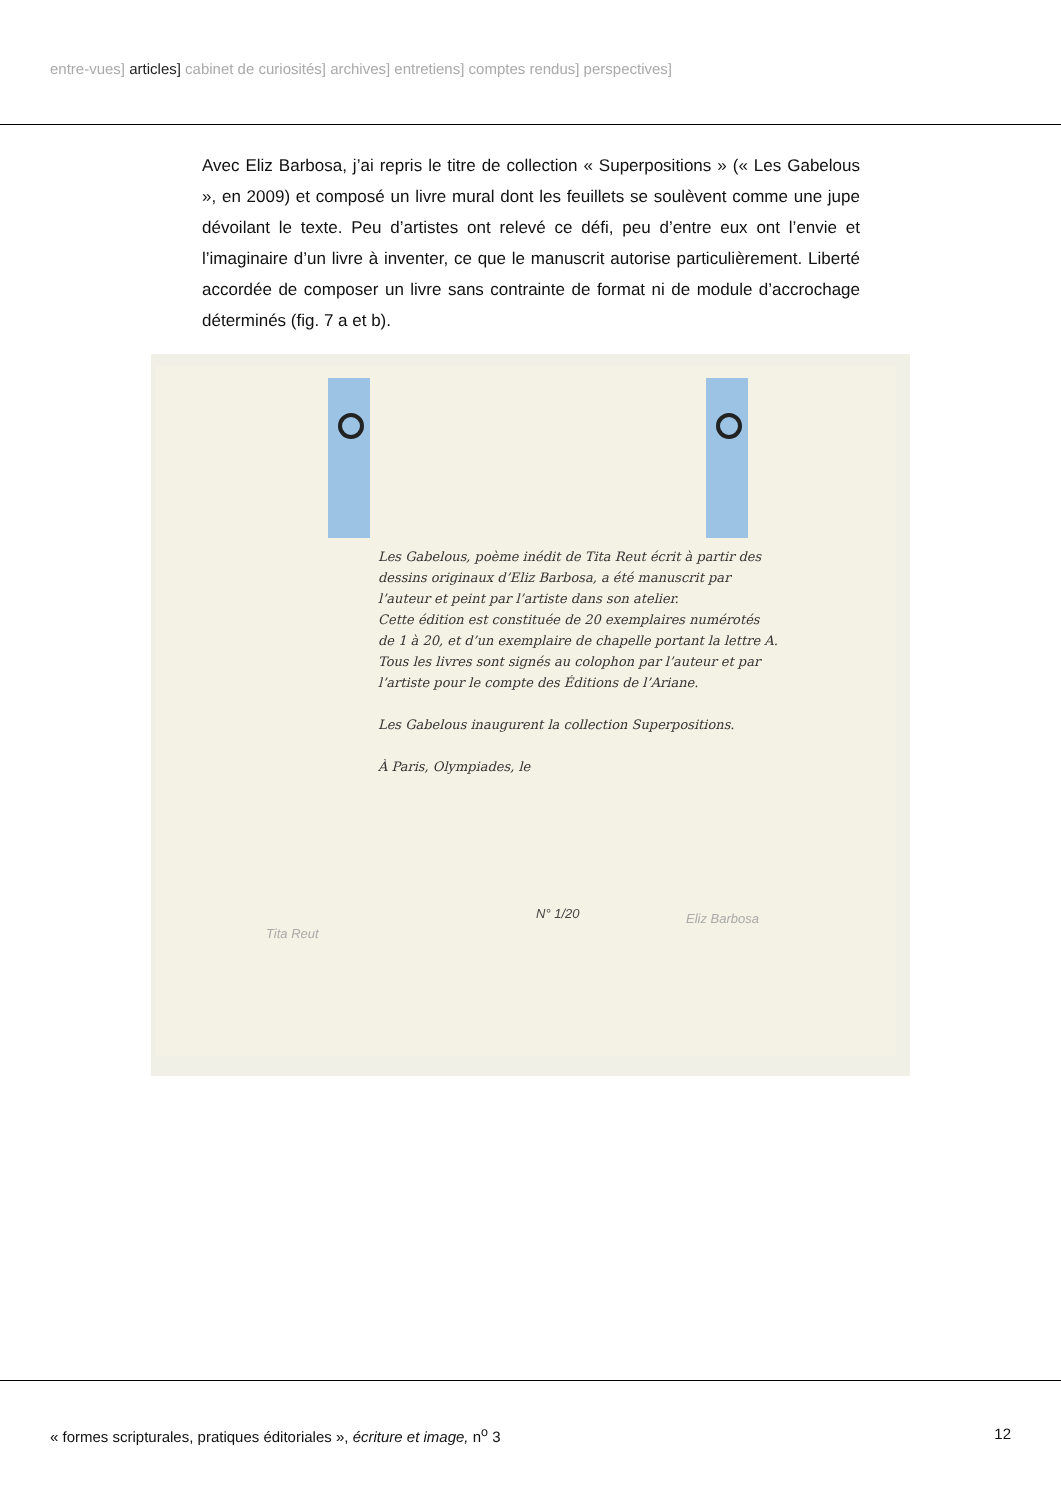entre-vues] articles] cabinet de curiosités] archives] entretiens] comptes rendus] perspectives]
Avec Eliz Barbosa, j’ai repris le titre de collection « Superpositions » (« Les Gabelous », en 2009) et composé un livre mural dont les feuillets se soulèvent comme une jupe dévoilant le texte. Peu d’artistes ont relevé ce défi, peu d’entre eux ont l’envie et l’imaginaire d’un livre à inventer, ce que le manuscrit autorise particulièrement. Liberté accordée de composer un livre sans contrainte de format ni de module d’accrochage déterminés (fig. 7 a et b).
Les Gabelous, poème inédit de Tita Reut écrit à partir des dessins originaux d’Eliz Barbosa, a été manuscrit par l’auteur et peint par l’artiste dans son atelier.
Cette édition est constituée de 20 exemplaires numérotés de 1 à 20, et d’un exemplaire de chapelle portant la lettre A.
Tous les livres sont signés au colophon par l’auteur et par l’artiste pour le compte des Éditions de l’Ariane.
Les Gabelous inaugurent la collection Superpositions.
À Paris, Olympiades, le
Tita Reut
N° 1/20 Eliz Barbosa
« formes scripturales, pratiques éditoriales », écriture et image, n<sup>o</sup> 3 12